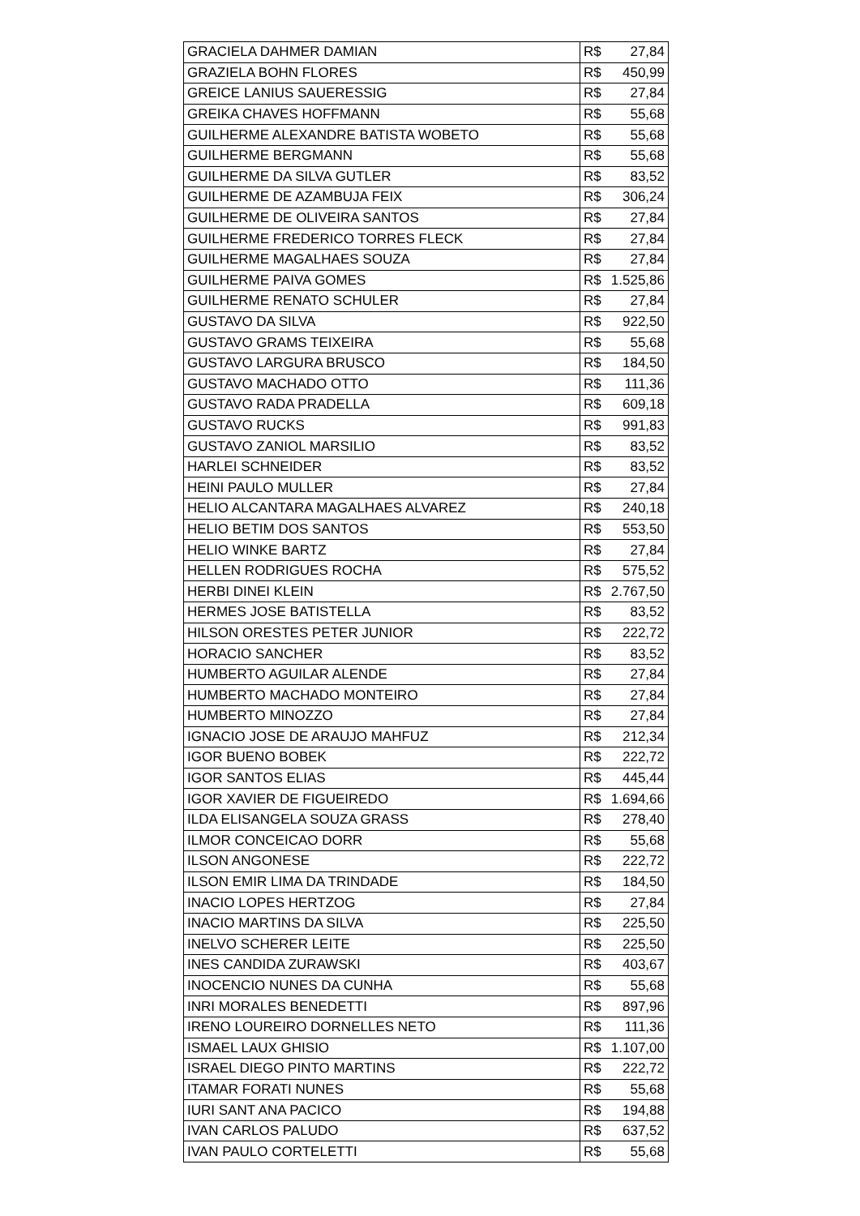| GRACIELA DAHMER DAMIAN | R$ 27,84 |
| GRAZIELA BOHN FLORES | R$ 450,99 |
| GREICE LANIUS SAUERESSIG | R$ 27,84 |
| GREIKA CHAVES HOFFMANN | R$ 55,68 |
| GUILHERME ALEXANDRE BATISTA WOBETO | R$ 55,68 |
| GUILHERME BERGMANN | R$ 55,68 |
| GUILHERME DA SILVA GUTLER | R$ 83,52 |
| GUILHERME DE AZAMBUJA FEIX | R$ 306,24 |
| GUILHERME DE OLIVEIRA SANTOS | R$ 27,84 |
| GUILHERME FREDERICO TORRES FLECK | R$ 27,84 |
| GUILHERME MAGALHAES SOUZA | R$ 27,84 |
| GUILHERME PAIVA GOMES | R$ 1.525,86 |
| GUILHERME RENATO SCHULER | R$ 27,84 |
| GUSTAVO DA SILVA | R$ 922,50 |
| GUSTAVO GRAMS TEIXEIRA | R$ 55,68 |
| GUSTAVO LARGURA BRUSCO | R$ 184,50 |
| GUSTAVO MACHADO OTTO | R$ 111,36 |
| GUSTAVO RADA PRADELLA | R$ 609,18 |
| GUSTAVO RUCKS | R$ 991,83 |
| GUSTAVO ZANIOL MARSILIO | R$ 83,52 |
| HARLEI SCHNEIDER | R$ 83,52 |
| HEINI PAULO MULLER | R$ 27,84 |
| HELIO ALCANTARA MAGALHAES ALVAREZ | R$ 240,18 |
| HELIO BETIM DOS SANTOS | R$ 553,50 |
| HELIO WINKE BARTZ | R$ 27,84 |
| HELLEN RODRIGUES ROCHA | R$ 575,52 |
| HERBI DINEI KLEIN | R$ 2.767,50 |
| HERMES JOSE BATISTELLA | R$ 83,52 |
| HILSON ORESTES PETER JUNIOR | R$ 222,72 |
| HORACIO SANCHER | R$ 83,52 |
| HUMBERTO AGUILAR ALENDE | R$ 27,84 |
| HUMBERTO MACHADO MONTEIRO | R$ 27,84 |
| HUMBERTO MINOZZO | R$ 27,84 |
| IGNACIO JOSE DE ARAUJO MAHFUZ | R$ 212,34 |
| IGOR BUENO BOBEK | R$ 222,72 |
| IGOR SANTOS ELIAS | R$ 445,44 |
| IGOR XAVIER DE FIGUEIREDO | R$ 1.694,66 |
| ILDA ELISANGELA SOUZA GRASS | R$ 278,40 |
| ILMOR CONCEICAO DORR | R$ 55,68 |
| ILSON ANGONESE | R$ 222,72 |
| ILSON EMIR LIMA DA TRINDADE | R$ 184,50 |
| INACIO LOPES HERTZOG | R$ 27,84 |
| INACIO MARTINS DA SILVA | R$ 225,50 |
| INELVO SCHERER LEITE | R$ 225,50 |
| INES CANDIDA ZURAWSKI | R$ 403,67 |
| INOCENCIO NUNES DA CUNHA | R$ 55,68 |
| INRI MORALES BENEDETTI | R$ 897,96 |
| IRENO LOUREIRO DORNELLES NETO | R$ 111,36 |
| ISMAEL LAUX GHISIO | R$ 1.107,00 |
| ISRAEL DIEGO PINTO MARTINS | R$ 222,72 |
| ITAMAR FORATI NUNES | R$ 55,68 |
| IURI SANT ANA PACICO | R$ 194,88 |
| IVAN CARLOS PALUDO | R$ 637,52 |
| IVAN PAULO CORTELETTI | R$ 55,68 |